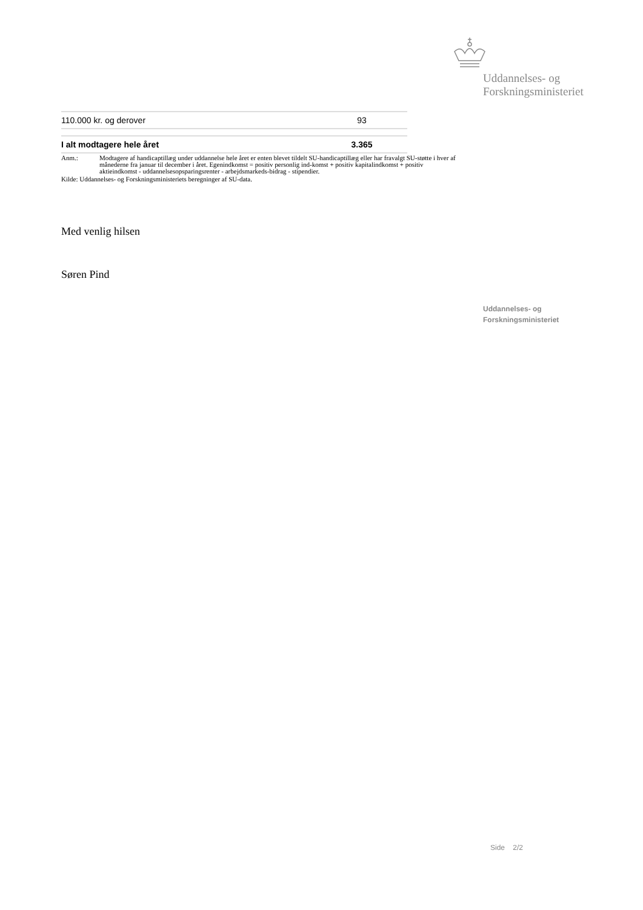Uddannelses- og
Forskningsministeriet
| 110.000 kr. og derover | 93 |
| I alt modtagere hele året | 3.365 |
Anm.: Modtagere af handicaptillæg under uddannelse hele året er enten blevet tildelt SU-handicaptillæg eller har fravalgt SU-støtte i hver af månederne fra januar til december i året. Egenindkomst = positiv personlig ind-komst + positiv kapitalindkomst + positiv aktieindkomst - uddannelsesopsparingsrenter - arbejdsmarkeds-bidrag - stipendier.
Kilde: Uddannelses- og Forskningsministeriets beregninger af SU-data.
Med venlig hilsen
Søren Pind
Uddannelses- og
Forskningsministeriet
Side 2/2